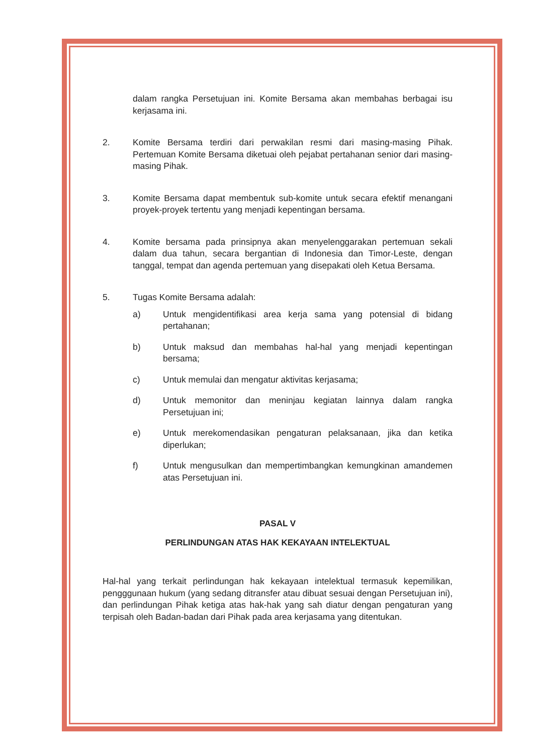dalam rangka Persetujuan ini. Komite Bersama akan membahas berbagai isu kerjasama ini.
2. Komite Bersama terdiri dari perwakilan resmi dari masing-masing Pihak. Pertemuan Komite Bersama diketuai oleh pejabat pertahanan senior dari masing-masing Pihak.
3. Komite Bersama dapat membentuk sub-komite untuk secara efektif menangani proyek-proyek tertentu yang menjadi kepentingan bersama.
4. Komite bersama pada prinsipnya akan menyelenggarakan pertemuan sekali dalam dua tahun, secara bergantian di Indonesia dan Timor-Leste, dengan tanggal, tempat dan agenda pertemuan yang disepakati oleh Ketua Bersama.
5. Tugas Komite Bersama adalah:
a) Untuk mengidentifikasi area kerja sama yang potensial di bidang pertahanan;
b) Untuk maksud dan membahas hal-hal yang menjadi kepentingan bersama;
c) Untuk memulai dan mengatur aktivitas kerjasama;
d) Untuk memonitor dan meninjau kegiatan lainnya dalam rangka Persetujuan ini;
e) Untuk merekomendasikan pengaturan pelaksanaan, jika dan ketika diperlukan;
f) Untuk mengusulkan dan mempertimbangkan kemungkinan amandemen atas Persetujuan ini.
PASAL V
PERLINDUNGAN ATAS HAK KEKAYAAN INTELEKTUAL
Hal-hal yang terkait perlindungan hak kekayaan intelektual termasuk kepemilikan, pengggunaan hukum (yang sedang ditransfer atau dibuat sesuai dengan Persetujuan ini), dan perlindungan Pihak ketiga atas hak-hak yang sah diatur dengan pengaturan yang terpisah oleh Badan-badan dari Pihak pada area kerjasama yang ditentukan.